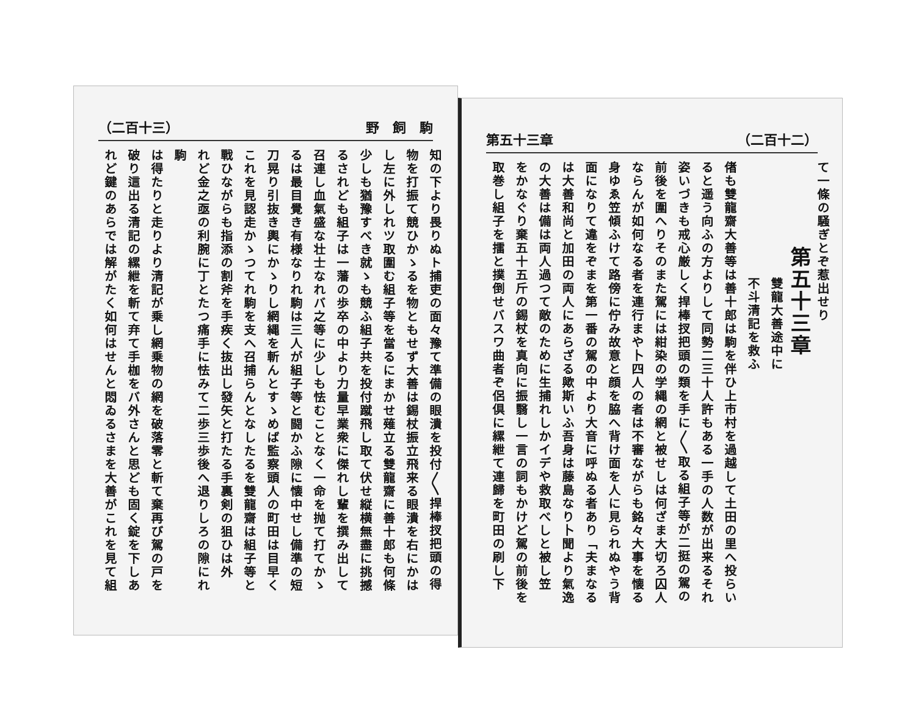第五十三章 （二百十二）
て一條の騒ぎとぞ惹出せり
第五十三章
雙龍大善途中に
不斗清記を救ふ
偖も雙龍齋大善等は善十郎は駒を伴ひ上市村を過越して土田の里へ投らい
ると遥う向ふの方よりして同勢二三十人許もある一手の人数が出来るそれ
姿いづきも戒心厳しく捍棒扠把頭の類を手に〱取る組子等が二挺の駕の
前後を圍へりそのまた駕には紺染の学縄の網と被せしは何ざま大切ろ囚人
ならんが如何なる者を連行まや卜四人の者は不審ながらも銘々大事を懐る
身ゆゑ笠傾ふけて路傍に佇み故意と顔を脇へ背け面を人に見られぬやう背
面になりて違をぞまを第一番の駕の中より大音に呼ぬる者あり「夫まなる
は大善和尚と加田の両人にあらざる歟斯いふ吾身は藤島なり卜聞より氣逸
の大善は備は両人過つて敵のために生捕れしかイデや救取べしと被し笠
をかなぐり棄五十五斤の錫杖を真向に振翳し一言の詞もかけど駕の前後を
取巻し組子を擂と撲倒せバスワ曲者ぞ侶倶に縲紲て連歸を町田の刷し下
（二百十三） 野　飼　駒
知の下より畏りぬト捕吏の面々豫て準備の眼潰を投付〱捍棒扠把頭の得
物を打振て競ひかゝるを物ともせず大善は錫杖振立飛来る眼潰を右にかは
し左に外しれツ取圍む組子等を當るにまかせ薙立る雙龍齋に善十郎も何條
少しも猶豫すべき就ゝも競ふ組子共を投付蹴飛し取て伏せ縦横無盡に挑撼
るされども組子は一藩の歩卒の中より力量早業衆に傑れし輩を撰み出して
召連し血氣盛な壮士なれバ之等に少しも怯むことなく一命を抛て打てかゝ
るは最目覺き有様なりれ駒は三人が組子等と闘かふ隙に懐中せし備準の短
刀晃り引抜き輿にかゝりし網縄を斬んとすゝめば監察頭人の町田は目早く
これを見認走かゝつてれ駒を支へ召捕らんとなしたるを雙龍齋は組子等と
戰ひながらも指添の割斧を手疾く抜出し發矢と打たる手裏剣の狙ひは外
れど金之亟の利腕に丁とたつ痛手に怯みて二歩三歩後へ退りしろの隙にれ駒
は得たりと走りより清記が乗し網乗物の網を破落零と斬て棄再び駕の戸を
破り這出る清記の縲紲を斬て弃て手枷をバ外さんと思ども固く錠を下しあ
れど鍵のあらでは解がたく如何はせんと悶ゐるさまを大善がこれを見て組